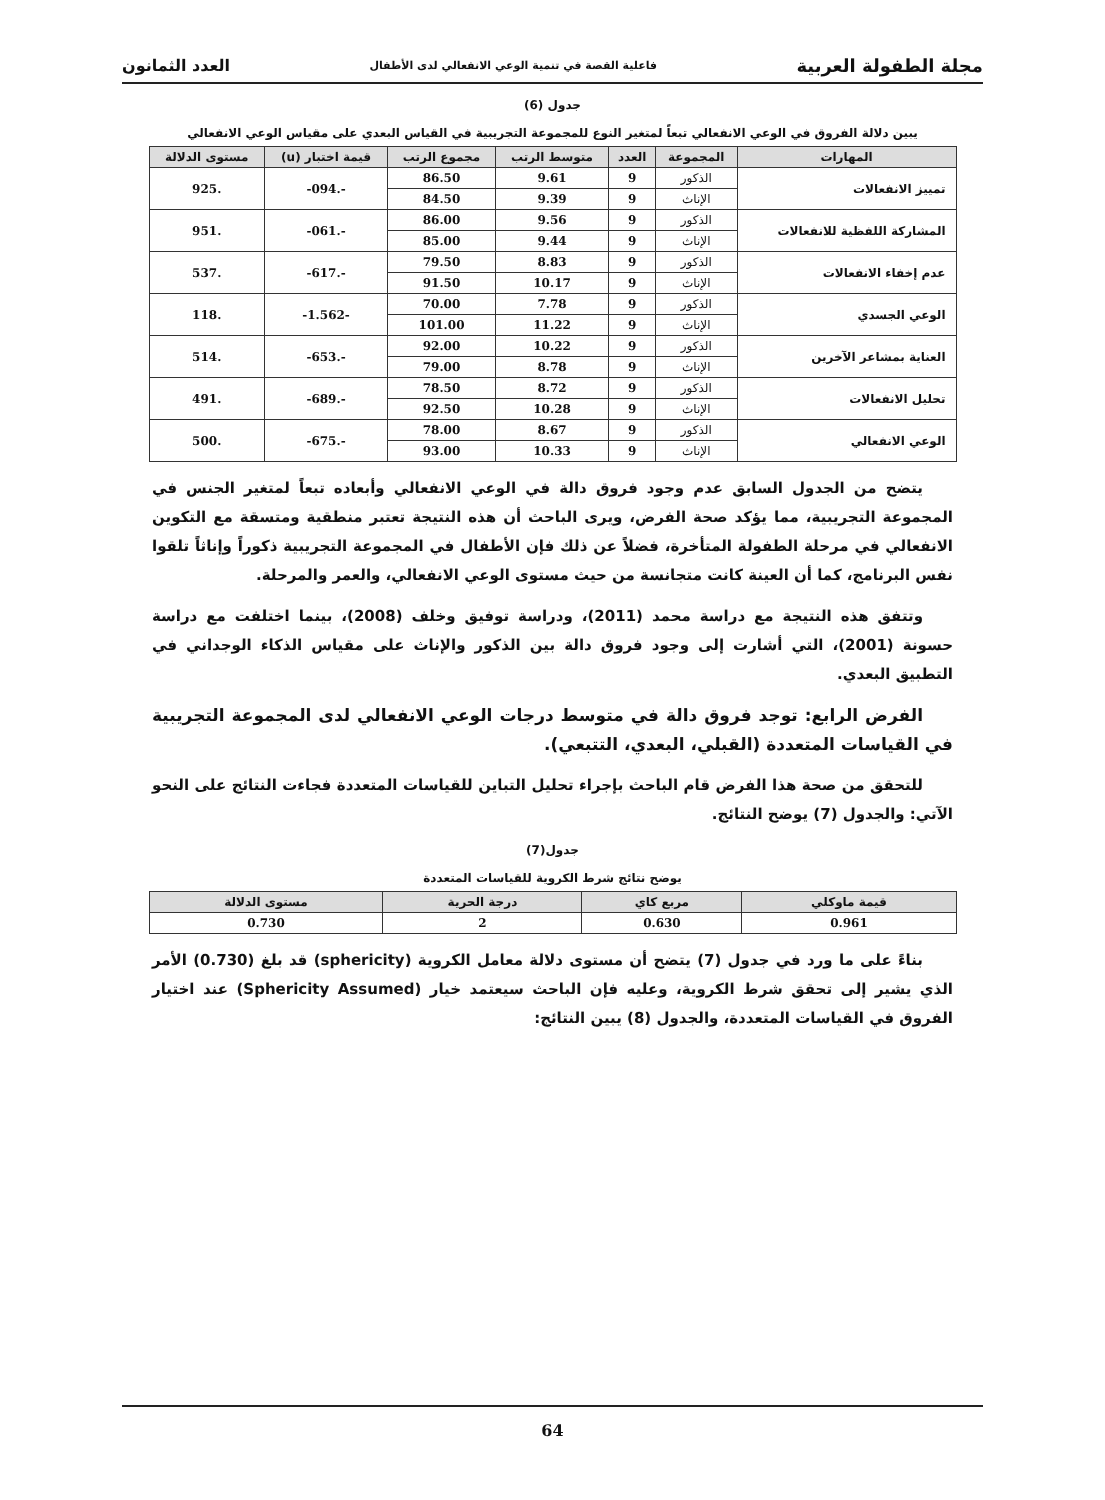مجلة الطفولة العربية فاعلية القصة في تنمية الوعي الانفعالي لدى الأطفال العدد الثمانون
جدول (6)
يبين دلالة الفروق في الوعي الانفعالي تبعاً لمتغير النوع للمجموعة التجريبية في القياس البعدي على مقياس الوعي الانفعالي
| المهارات | المجموعة | العدد | متوسط الرتب | مجموع الرتب | قيمة اختبار (u) | مستوى الدلالة |
| --- | --- | --- | --- | --- | --- | --- |
| تمييز الانفعالات | الذكور | 9 | 9.61 | 86.50 | -.094- | .925 |
| | الإناث | 9 | 9.39 | 84.50 | | |
| المشاركة اللفظية للانفعالات | الذكور | 9 | 9.56 | 86.00 | -.061- | .951 |
| | الإناث | 9 | 9.44 | 85.00 | | |
| عدم إخفاء الانفعالات | الذكور | 9 | 8.83 | 79.50 | -.617- | .537 |
| | الإناث | 9 | 10.17 | 91.50 | | |
| الوعي الجسدي | الذكور | 9 | 7.78 | 70.00 | -1.562- | .118 |
| | الإناث | 9 | 11.22 | 101.00 | | |
| العناية بمشاعر الآخرين | الذكور | 9 | 10.22 | 92.00 | -.653- | .514 |
| | الإناث | 9 | 8.78 | 79.00 | | |
| تحليل الانفعالات | الذكور | 9 | 8.72 | 78.50 | -.689- | .491 |
| | الإناث | 9 | 10.28 | 92.50 | | |
| الوعي الانفعالي | الذكور | 9 | 8.67 | 78.00 | -.675- | .500 |
| | الإناث | 9 | 10.33 | 93.00 | | |
يتضح من الجدول السابق عدم وجود فروق دالة في الوعي الانفعالي وأبعاده تبعاً لمتغير الجنس في المجموعة التجريبية، مما يؤكد صحة الفرض، ويرى الباحث أن هذه النتيجة تعتبر منطقية ومتسقة مع التكوين الانفعالي في مرحلة الطفولة المتأخرة، فضلاً عن ذلك فإن الأطفال في المجموعة التجريبية ذكوراً وإناثاً تلقوا نفس البرنامج، كما أن العينة كانت متجانسة من حيث مستوى الوعي الانفعالي، والعمر والمرحلة.
وتتفق هذه النتيجة مع دراسة محمد (2011)، ودراسة توفيق وخلف (2008)، بينما اختلفت مع دراسة حسونة (2001)، التي أشارت إلى وجود فروق دالة بين الذكور والإناث على مقياس الذكاء الوجداني في التطبيق البعدي.
الفرض الرابع: توجد فروق دالة في متوسط درجات الوعي الانفعالي لدى المجموعة التجريبية في القياسات المتعددة (القبلي، البعدي، التتبعي).
للتحقق من صحة هذا الفرض قام الباحث بإجراء تحليل التباين للقياسات المتعددة فجاءت النتائج على النحو الآتي: والجدول (7) يوضح النتائج.
جدول(7)
يوضح نتائج شرط الكروية للقياسات المتعددة
| قيمة ماوكلي | مربع كاي | درجة الحرية | مستوى الدلالة |
| --- | --- | --- | --- |
| 0.961 | 0.630 | 2 | 0.730 |
بناءً على ما ورد في جدول (7) يتضح أن مستوى دلالة معامل الكروية (sphericity) قد بلغ (0.730) الأمر الذي يشير إلى تحقق شرط الكروية، وعليه فإن الباحث سيعتمد خيار (Sphericity Assumed) عند اختيار الفروق في القياسات المتعددة، والجدول (8) يبين النتائج:
64